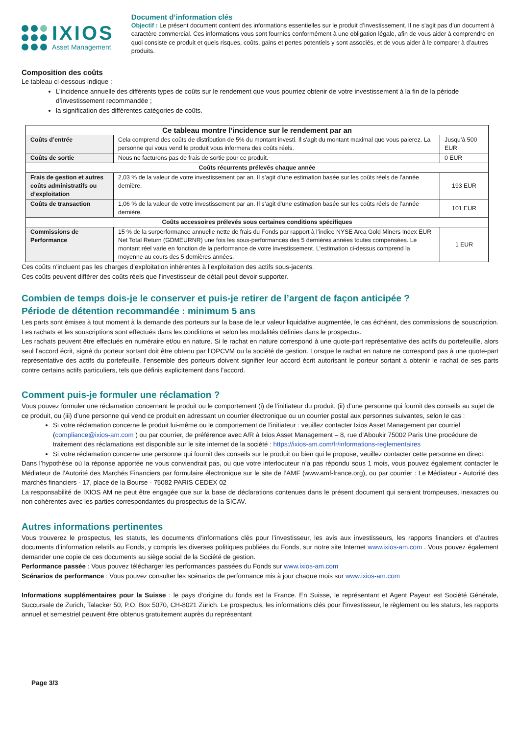IXIOS
Asset Management
Document d’information clés
Objectif : Le présent document contient des informations essentielles sur le produit d’investissement. Il ne s’agit pas d’un document à caractère commercial. Ces informations vous sont fournies conformément à une obligation légale, afin de vous aider à comprendre en quoi consiste ce produit et quels risques, coûts, gains et pertes potentiels y sont associés, et de vous aider à le comparer à d’autres produits.
Composition des coûts
Le tableau ci-dessous indique :
L’incidence annuelle des différents types de coûts sur le rendement que vous pourriez obtenir de votre investissement à la fin de la période d’investissement recommandée ;
la signification des différentes catégories de coûts.
| Ce tableau montre l’incidence sur le rendement par an | | |
| --- | --- | --- |
| Coûts d’entrée | Cela comprend des coûts de distribution de 5% du montant investi. Il s'agit du montant maximal que vous paierez. La personne qui vous vend le produit vous informera des coûts réels. | Jusqu’à 500 EUR |
| Coûts de sortie | Nous ne facturons pas de frais de sortie pour ce produit. | 0 EUR |
| Coûts récurrents prélevés chaque année | | |
| Frais de gestion et autres coûts administratifs ou d’exploitation | 2,03 % de la valeur de votre investissement par an. Il s’agit d’une estimation basée sur les coûts réels de l’année dernière. | 193 EUR |
| Coûts de transaction | 1,06 % de la valeur de votre investissement par an. Il s’agit d’une estimation basée sur les coûts réels de l’année dernière. | 101 EUR |
| Coûts accessoires prélevés sous certaines conditions spécifiques | | |
| Commissions de Performance | 15 % de la surperformance annuelle nette de frais du Fonds par rapport à l’indice NYSE Arca Gold Miners Index EUR Net Total Return (GDMEURNR) une fois les sous-performances des 5 dernières années toutes compensées. Le montant réel varie en fonction de la performance de votre investissement. L'estimation ci-dessus comprend la moyenne au cours des 5 dernières années. | 1 EUR |
Ces coûts n'incluent pas les charges d’exploitation inhérentes à l’exploitation des actifs sous-jacents.
Ces coûts peuvent différer des coûts réels que l’investisseur de détail peut devoir supporter.
Combien de temps dois-je le conserver et puis-je retirer de l’argent de façon anticipée ?
Période de détention recommandée : minimum 5 ans
Les parts sont émises à tout moment à la demande des porteurs sur la base de leur valeur liquidative augmentée, le cas échéant, des commissions de souscription. Les rachats et les souscriptions sont effectués dans les conditions et selon les modalités définies dans le prospectus.
Les rachats peuvent être effectués en numéraire et/ou en nature. Si le rachat en nature correspond à une quote-part représentative des actifs du portefeuille, alors seul l’accord écrit, signé du porteur sortant doit être obtenu par l’OPCVM ou la société de gestion. Lorsque le rachat en nature ne correspond pas à une quote-part représentative des actifs du portefeuille, l’ensemble des porteurs doivent signifier leur accord écrit autorisant le porteur sortant à obtenir le rachat de ses parts contre certains actifs particuliers, tels que définis explicitement dans l’accord.
Comment puis-je formuler une réclamation ?
Vous pouvez formuler une réclamation concernant le produit ou le comportement (i) de l’initiateur du produit, (ii) d’une personne qui fournit des conseils au sujet de ce produit, ou (iii) d’une personne qui vend ce produit en adressant un courrier électronique ou un courrier postal aux personnes suivantes, selon le cas :
Si votre réclamation concerne le produit lui-même ou le comportement de l’initiateur : veuillez contacter Ixios Asset Management par courriel (compliance@ixios-am.com ) ou par courrier, de préférence avec A/R à Ixios Asset Management – 8, rue d’Aboukir 75002 Paris Une procédure de traitement des réclamations est disponible sur le site internet de la société : https://ixios-am.com/fr/informations-reglementaires
Si votre réclamation concerne une personne qui fournit des conseils sur le produit ou bien qui le propose, veuillez contacter cette personne en direct.
Dans l’hypothèse où la réponse apportée ne vous conviendrait pas, ou que votre interlocuteur n’a pas répondu sous 1 mois, vous pouvez également contacter le Médiateur de l’Autorité des Marchés Financiers par formulaire électronique sur le site de l’AMF (www.amf-france.org), ou par courrier : Le Médiateur - Autorité des marchés financiers - 17, place de la Bourse - 75082 PARIS CEDEX 02
La responsabilité de IXIOS AM ne peut être engagée que sur la base de déclarations contenues dans le présent document qui seraient trompeuses, inexactes ou non cohérentes avec les parties correspondantes du prospectus de la SICAV.
Autres informations pertinentes
Vous trouverez le prospectus, les statuts, les documents d’informations clés pour l’investisseur, les avis aux investisseurs, les rapports financiers et d’autres documents d’information relatifs au Fonds, y compris les diverses politiques publiées du Fonds, sur notre site Internet www.ixios-am.com . Vous pouvez également demander une copie de ces documents au siège social de la Société de gestion.
Performance passée : Vous pouvez télécharger les performances passées du Fonds sur www.ixios-am.com
Scénarios de performance : Vous pouvez consulter les scénarios de performance mis à jour chaque mois sur www.ixios-am.com
Informations supplémentaires pour la Suisse : le pays d’origine du fonds est la France. En Suisse, le représentant et Agent Payeur est Société Générale, Succursale de Zurich, Talacker 50, P.O. Box 5070, CH-8021 Zürich. Le prospectus, les informations clés pour l'investisseur, le règlement ou les statuts, les rapports annuel et semestriel peuvent être obtenus gratuitement auprès du représentant
Page 3/3